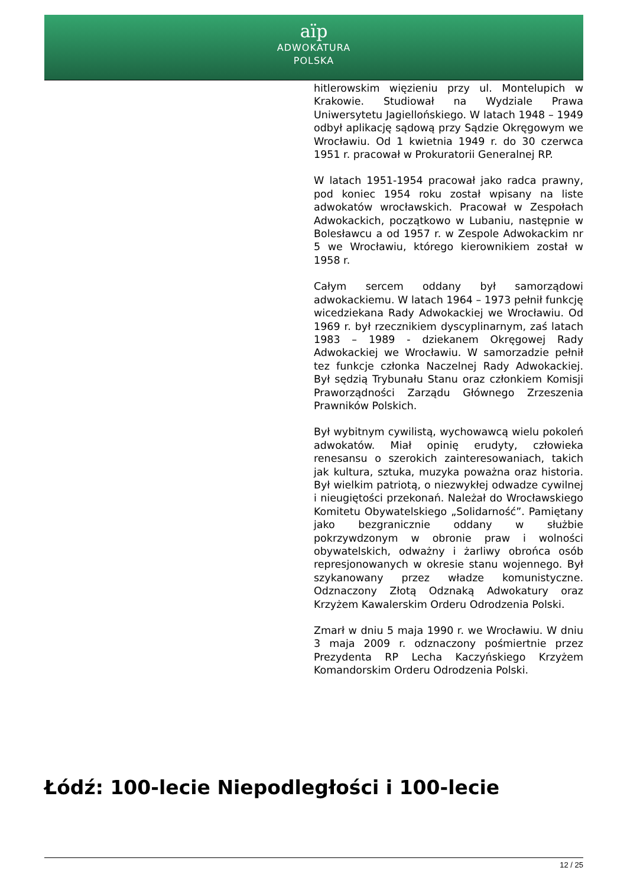aïp
ADWOKATURA
POLSKA
hitlerowskim więzieniu przy ul. Montelupich w Krakowie. Studiował na Wydziale Prawa Uniwersytetu Jagiellońskiego. W latach 1948 – 1949 odbył aplikację sądową przy Sądzie Okręgowym we Wrocławiu. Od 1 kwietnia 1949 r. do 30 czerwca 1951 r. pracował w Prokuratorii Generalnej RP.
W latach 1951-1954 pracował jako radca prawny, pod koniec 1954 roku został wpisany na liste adwokatów wrocławskich. Pracował w Zespołach Adwokackich, początkowo w Lubaniu, następnie w Bolesławcu a od 1957 r. w Zespole Adwokackim nr 5 we Wrocławiu, którego kierownikiem został w 1958 r.
Całym sercem oddany był samorządowi adwokackiemu. W latach 1964 – 1973 pełnił funkcję wicedziekana Rady Adwokackiej we Wrocławiu. Od 1969 r. był rzecznikiem dyscyplinarnym, zaś latach 1983 – 1989 - dziekanem Okręgowej Rady Adwokackiej we Wrocławiu. W samorzadzie pełnił tez funkcje członka Naczelnej Rady Adwokackiej. Był sędzią Trybunału Stanu oraz członkiem Komisji Praworządności Zarządu Głównego Zrzeszenia Prawników Polskich.
Był wybitnym cywilistą, wychowawcą wielu pokoleń adwokatów. Miał opinię erudyty, człowieka renesansu o szerokich zainteresowaniach, takich jak kultura, sztuka, muzyka poważna oraz historia. Był wielkim patriotą, o niezwykłej odwadze cywilnej i nieugiętości przekonań. Należał do Wrocławskiego Komitetu Obywatelskiego „Solidarność”. Pamiętany jako bezgranicznie oddany w służbie pokrzywdzonym w obronie praw i wolności obywatelskich, odważny i żarliwy obrońca osób represjonowanych w okresie stanu wojennego. Był szykanowany przez władze komunistyczne. Odznaczony Złotą Odznaką Adwokatury oraz Krzyżem Kawalerskim Orderu Odrodzenia Polski.
Zmarł w dniu 5 maja 1990 r. we Wrocławiu. W dniu 3 maja 2009 r. odznaczony pośmiertnie przez Prezydenta RP Lecha Kaczyńskiego Krzyżem Komandorskim Orderu Odrodzenia Polski.
Łódź: 100-lecie Niepodległości i 100-lecie
12 / 25